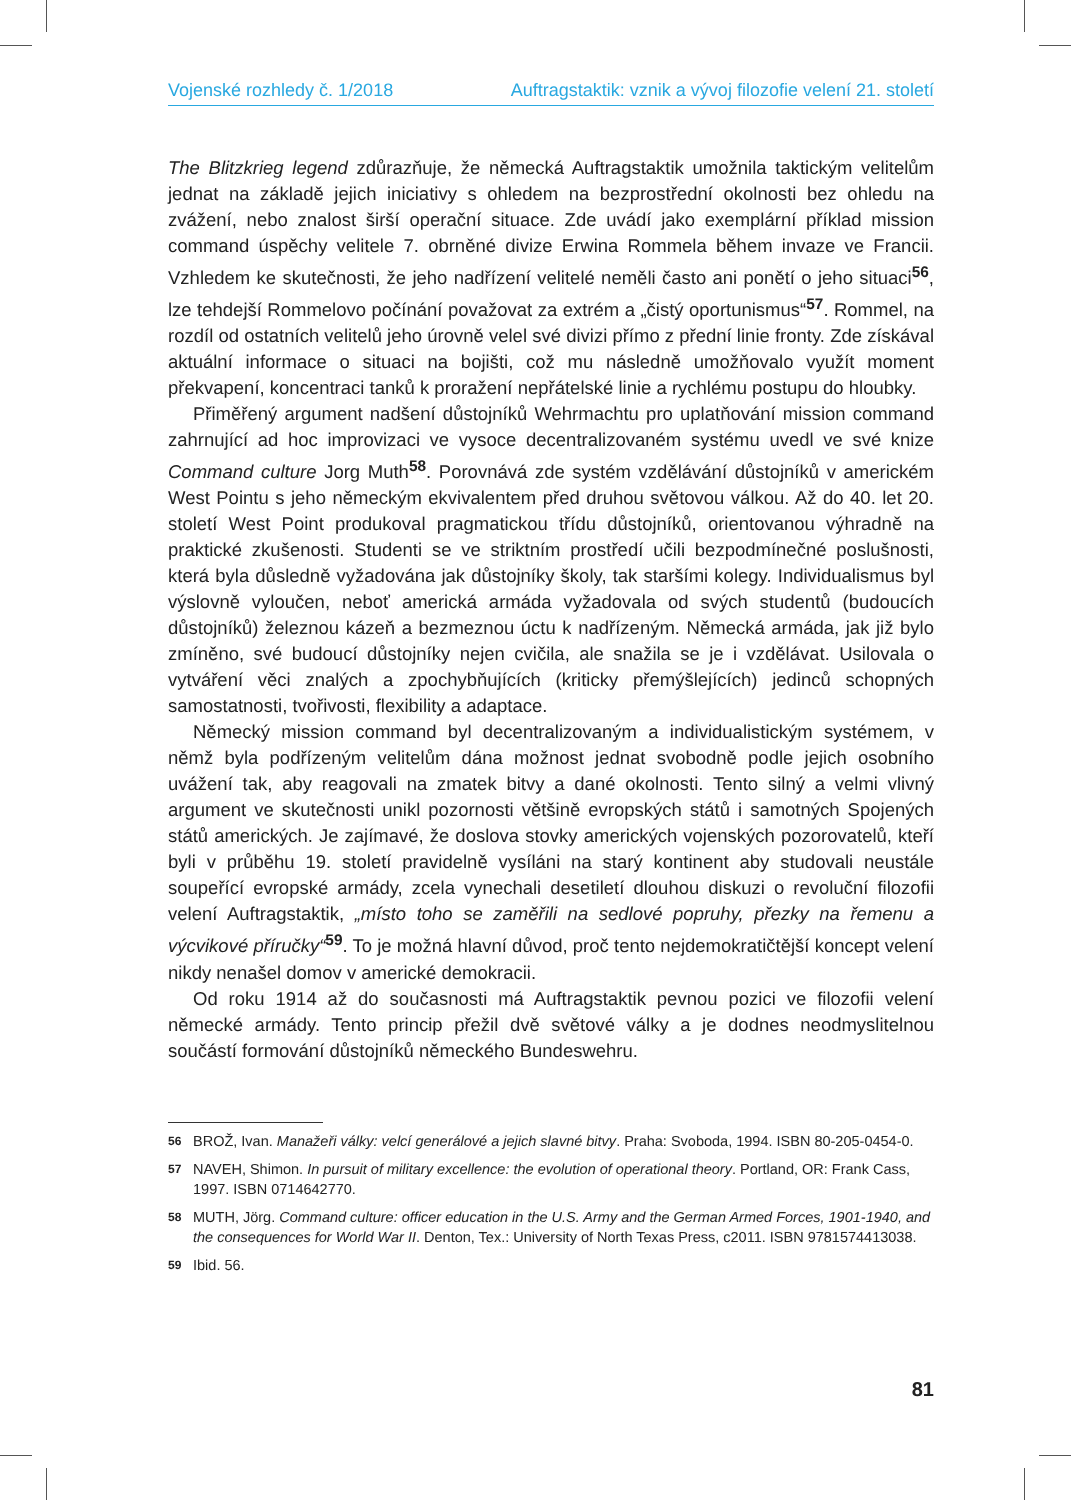Vojenské rozhledy č. 1/2018 Auftragstaktik: vznik a vývoj filozofie velení 21. století
The Blitzkrieg legend zdůrazňuje, že německá Auftragstaktik umožnila taktickým velitelům jednat na základě jejich iniciativy s ohledem na bezprostřední okolnosti bez ohledu na zvážení, nebo znalost širší operační situace. Zde uvádí jako exemplární příklad mission command úspěchy velitele 7. obrněné divize Erwina Rommela během invaze ve Francii. Vzhledem ke skutečnosti, že jeho nadřízení velitelé neměli často ani ponětí o jeho situaci<sup>56</sup>, lze tehdejší Rommelovo počínání považovat za extrém a „čistý oportunismus“<sup>57</sup>. Rommel, na rozdíl od ostatních velitelů jeho úrovně velel své divizi přímo z přední linie fronty. Zde získával aktuální informace o situaci na bojišti, což mu následně umožňovalo využít moment překvapení, koncentraci tanků k proražení nepřátelské linie a rychlému postupu do hloubky.
Přiměřený argument nadšení důstojníků Wehrmachtu pro uplatňování mission command zahrnující ad hoc improvizaci ve vysoce decentralizovaném systému uvedl ve své knize Command culture Jorg Muth<sup>58</sup>. Porovnává zde systém vzdělávání důstojníků v americkém West Pointu s jeho německým ekvivalentem před druhou světovou válkou. Až do 40. let 20. století West Point produkoval pragmatickou třídu důstojníků, orientovanou výhradně na praktické zkušenosti. Studenti se ve striktním prostředí učili bezpodmínečné poslušnosti, která byla důsledně vyžadována jak důstojníky školy, tak staršími kolegy. Individualismus byl výslovně vyloučen, neboť americká armáda vyžadovala od svých studentů (budoucích důstojníků) železnou kázeň a bezmeznou úctu k nadřízeným. Německá armáda, jak již bylo zmíněno, své budoucí důstojníky nejen cvičila, ale snažila se je i vzdělávat. Usilovala o vytváření věci znalých a zpochybňujících (kriticky přemýšlejících) jedinců schopných samostatnosti, tvořivosti, flexibility a adaptace.
Německý mission command byl decentralizovaným a individualistickým systémem, v němž byla podřízeným velitelům dána možnost jednat svobodně podle jejich osobního uvážení tak, aby reagovali na zmatek bitvy a dané okolnosti. Tento silný a velmi vlivný argument ve skutečnosti unikl pozornosti většině evropských států i samotných Spojených států amerických. Je zajímavé, že doslova stovky amerických vojenských pozorovatelů, kteří byli v průběhu 19. století pravidelně vysíláni na starý kontinent aby studovali neustále soupeřící evropské armády, zcela vynechali desetiletí dlouhou diskuzi o revoluční filozofii velení Auftragstaktik, „místo toho se zaměřili na sedlové popruhy, přezky na řemenu a výcvikové příručky“<sup>59</sup>. To je možná hlavní důvod, proč tento nejdemokratičtější koncept velení nikdy nenašel domov v americké demokracii.
Od roku 1914 až do současnosti má Auftragstaktik pevnou pozici ve filozofii velení německé armády. Tento princip přežil dvě světové války a je dodnes neodmyslitelnou součástí formování důstojníků německého Bundeswehru.
56 BROŽ, Ivan. Manažeři války: velcí generálové a jejich slavné bitvy. Praha: Svoboda, 1994. ISBN 80-205-0454-0.
57 NAVEH, Shimon. In pursuit of military excellence: the evolution of operational theory. Portland, OR: Frank Cass, 1997. ISBN 0714642770.
58 MUTH, Jörg. Command culture: officer education in the U.S. Army and the German Armed Forces, 1901-1940, and the consequences for World War II. Denton, Tex.: University of North Texas Press, c2011. ISBN 9781574413038.
59 Ibid. 56.
81